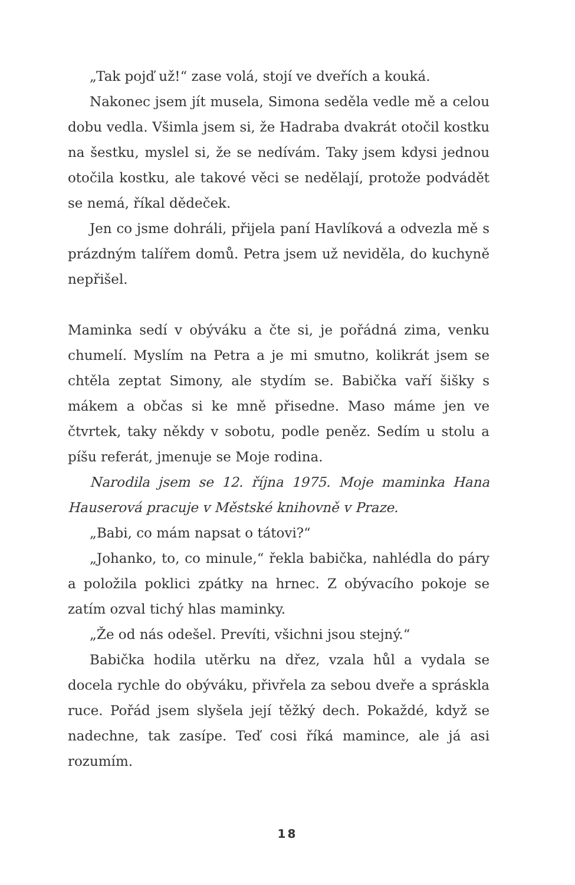„Tak pojď už!“ zase volá, stojí ve dveřích a kouká.
Nakonec jsem jít musela, Simona seděla vedle mě a celou dobu vedla. Všimla jsem si, že Hadraba dvakrát otočil kostku na šestku, myslel si, že se nedívám. Taky jsem kdysi jednou otočila kostku, ale takové věci se nedělají, protože podvádět se nemá, říkal dědeček.
Jen co jsme dohráli, přijela paní Havlíková a odvezla mě s prázdným talířem domů. Petra jsem už neviděla, do kuchyně nepřišel.
Maminka sedí v obýváku a čte si, je pořádná zima, venku chumelí. Myslím na Petra a je mi smutno, kolikrát jsem se chtěla zeptat Simony, ale stydím se. Babička vaří šišky s mákem a občas si ke mně přisedne. Maso máme jen ve čtvrtek, taky někdy v sobotu, podle peněz. Sedím u stolu a píšu referát, jmenuje se Moje rodina.
Narodila jsem se 12. října 1975. Moje maminka Hana Hauserová pracuje v Městské knihovně v Praze.
„Babi, co mám napsat o tátovi?“
„Johanko, to, co minule,“ řekla babička, nahlédla do páry a položila poklici zpátky na hrnec. Z obývacího pokoje se zatím ozval tichý hlas maminky.
„Že od nás odešel. Prevíti, všichni jsou stejný.“
Babička hodila utěrku na dřez, vzala hůl a vydala se docela rychle do obýváku, přivřela za sebou dveře a spráskla ruce. Pořád jsem slyšela její těžký dech. Pokaždé, když se nadechne, tak zasípe. Teď cosi říká mamince, ale já asi rozumím.
18